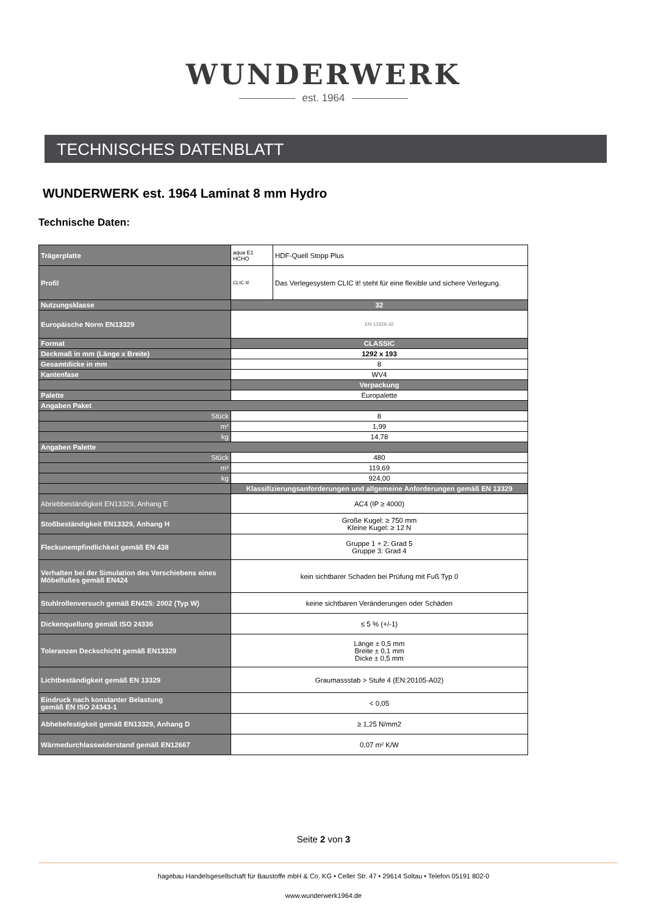WUNDERWERK
est. 1964
TECHNISCHES DATENBLATT
WUNDERWERK est. 1964 Laminat 8 mm Hydro
Technische Daten:
| Trägerplatte | aqua E1 HCHO | HDF-Quell Stopp Plus |
| Profil | CLIC it! | Das Verlegesystem CLIC it! steht für eine flexible und sichere Verlegung. |
| Nutzungsklasse | 32 | |
| Europäische Norm EN13329 | EN 13329-32 | |
| Format | CLASSIC | |
| Deckmaß in mm (Länge x Breite) | 1292 x 193 | |
| Gesamtdicke in mm | 8 | |
| Kantenfase | WV4 | |
| | Verpackung | |
| Palette | Europalette | |
| Angaben Paket | | |
| Stück | 8 | |
| m² | 1,99 | |
| kg | 14,78 | |
| Angaben Palette | | |
| Stück | 480 | |
| m² | 119,69 | |
| kg | 924,00 | |
| | Klassifizierungsanforderungen und allgemeine Anforderungen gemäß EN 13329 | |
| Abriebbeständigkeit EN13329, Anhang E | AC4 (IP ≥ 4000) | |
| Stoßbeständigkeit EN13329, Anhang H | Große Kugel: ≥ 750 mm Kleine Kugel: ≥ 12 N | |
| Fleckunempfindlichkeit gemäß EN 438 | Gruppe 1 + 2: Grad 5 Gruppe 3: Grad 4 | |
| Verhalten bei der Simulation des Verschiebens eines Möbelfußes gemäß EN424 | kein sichtbarer Schaden bei Prüfung mit Fuß Typ 0 | |
| Stuhlrollenversuch gemäß EN425: 2002 (Typ W) | keine sichtbaren Veränderungen oder Schäden | |
| Dickenquellung gemäß ISO 24336 | ≤ 5 % (+/-1) | |
| Toleranzen Deckschicht gemäß EN13329 | Länge ± 0,5 mm Breite ± 0,1 mm Dicke ± 0,5 mm | |
| Lichtbeständigkeit gemäß EN 13329 | Graumassstab > Stufe 4 (EN:20105-A02) | |
| Eindruck nach konstanter Belastung gemäß EN ISO 24343-1 | < 0,05 | |
| Abhebefestigkeit gemäß EN13329, Anhang D | ≥ 1,25 N/mm2 | |
| Wärmedurchlasswiderstand gemäß EN12667 | 0,07 m² K/W | |
Seite 2 von 3
hagebau Handelsgesellschaft für Baustoffe mbH & Co. KG • Celler Str. 47 • 29614 Soltau • Telefon 05191 802-0
www.wunderwerk1964.de